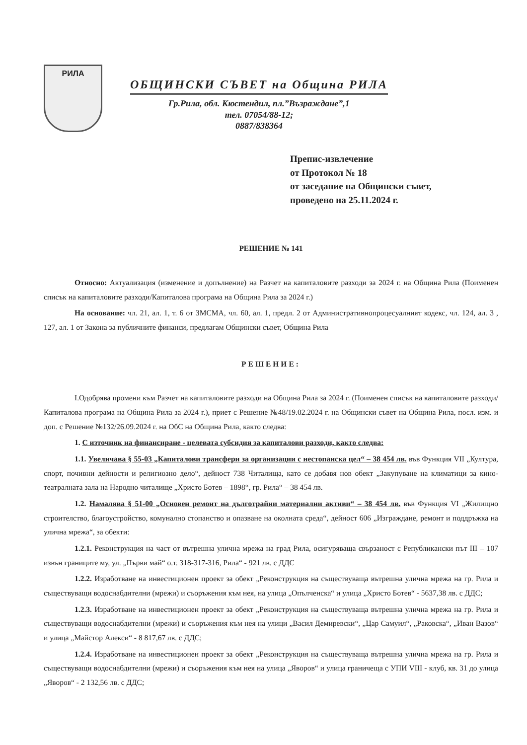РИЛА
ОБЩИНСКИ СЪВЕТ на Община РИЛА
Гр.Рила, обл. Кюстендил, пл.”Възраждане”,1
тел. 07054/88-12;
0887/838364
Препис-извлечение
от Протокол № 18
от заседание на Общински съвет,
проведено на 25.11.2024 г.
РЕШЕНИЕ № 141
Относно: Актуализация (изменение и допълнение) на Разчет на капиталовите разходи за 2024 г. на Община Рила (Поименен списък на капиталовите разходи/Капиталова програма на Община Рила за 2024 г.)
На основание: чл. 21, ал. 1, т. 6 от ЗМСМА, чл. 60, ал. 1, предл. 2 от Административнопроцесуалният кодекс, чл. 124, ал. 3 , 127, ал. 1 от Закона за публичните финанси, предлагам Общински съвет, Община Рила
РЕШЕНИЕ:
I.Одобрява промени към Разчет на капиталовите разходи на Община Рила за 2024 г. (Поименен списък на капиталовите разходи/Капиталова програма на Община Рила за 2024 г.), приет с Решение №48/19.02.2024 г. на Общински съвет на Община Рила, посл. изм. и доп. с Решение №132/26.09.2024 г. на ОбС на Община Рила, както следва:
1. С източник на финансиране - целевата субсидия за капиталови разходи, както следва:
1.1. Увеличава § 55-03 „Капиталови трансфери за организации с нестопанска цел“ – 38 454 лв. във Функция VII „Култура, спорт, почивни дейности и религиозно дело“, дейност 738 Читалища, като се добавя нов обект „Закупуване на климатици за кино-театралната зала на Народно читалище „Христо Ботев – 1898“, гр. Рила“ – 38 454 лв.
1.2. Намалява § 51-00 „Основен ремонт на дълготрайни материални активи“ – 38 454 лв. във Функция VI „Жилищно строителство, благоустройство, комунално стопанство и опазване на околната среда“, дейност 606 „Изграждане, ремонт и поддръжка на улична мрежа“, за обекти:
1.2.1. Реконструкция на част от вътрешна улична мрежа на град Рила, осигуряваща свързаност с Републикански път III – 107 извън границите му, ул. „Първи май“ о.т. 318-317-316, Рила“ - 921 лв. с ДДС
1.2.2. Изработване на инвестиционен проект за обект „Реконструкция на съществуваща вътрешна улична мрежа на гр. Рила и съществуващи водоснабдителни (мрежи) и съоръжения към нея, на улица „Опълченска“ и улица „Христо Ботев“ - 5637,38 лв. с ДДС;
1.2.3. Изработване на инвестиционен проект за обект „Реконструкция на съществуваща вътрешна улична мрежа на гр. Рила и съществуващи водоснабдителни (мрежи) и съоръжения към нея на улици „Васил Демиревски“, „Цар Самуил“, „Раковска“, „Иван Вазов“ и улица „Майстор Алекси“ - 8 817,67 лв. с ДДС;
1.2.4. Изработване на инвестиционен проект за обект „Реконструкция на съществуваща вътрешна улична мрежа на гр. Рила и съществуващи водоснабдителни (мрежи) и съоръжения към нея на улица „Яворов“ и улица граничеща с УПИ VIII - клуб, кв. 31 до улица „Яворов“ - 2 132,56 лв. с ДДС;